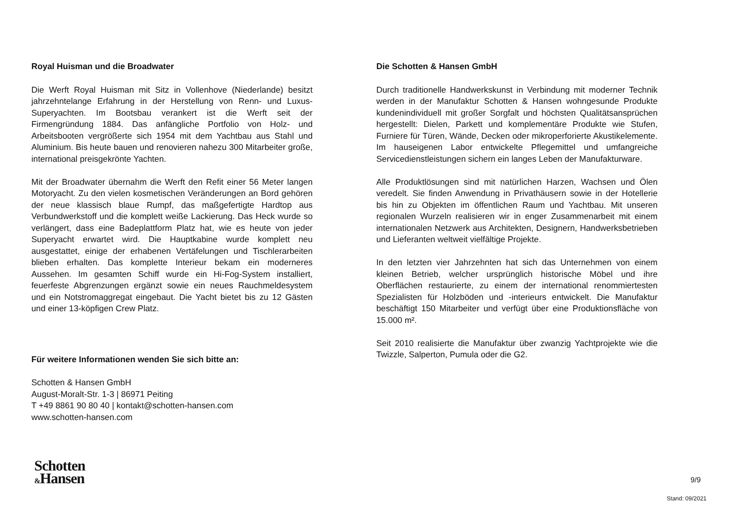Royal Huisman und die Broadwater
Die Werft Royal Huisman mit Sitz in Vollenhove (Niederlande) besitzt jahrzehntelange Erfahrung in der Herstellung von Renn- und Luxus-Superyachten. Im Bootsbau verankert ist die Werft seit der Firmengründung 1884. Das anfängliche Portfolio von Holz- und Arbeitsbooten vergrößerte sich 1954 mit dem Yachtbau aus Stahl und Aluminium. Bis heute bauen und renovieren nahezu 300 Mitarbeiter große, international preisgekrönte Yachten.
Mit der Broadwater übernahm die Werft den Refit einer 56 Meter langen Motoryacht. Zu den vielen kosmetischen Veränderungen an Bord gehören der neue klassisch blaue Rumpf, das maßgefertigte Hardtop aus Verbundwerkstoff und die komplett weiße Lackierung. Das Heck wurde so verlängert, dass eine Badeplattform Platz hat, wie es heute von jeder Superyacht erwartet wird. Die Hauptkabine wurde komplett neu ausgestattet, einige der erhabenen Vertäfelungen und Tischlerarbeiten blieben erhalten. Das komplette Interieur bekam ein moderneres Aussehen. Im gesamten Schiff wurde ein Hi-Fog-System installiert, feuerfeste Abgrenzungen ergänzt sowie ein neues Rauchmeldesystem und ein Notstromaggregat eingebaut. Die Yacht bietet bis zu 12 Gästen und einer 13-köpfigen Crew Platz.
Für weitere Informationen wenden Sie sich bitte an:
Schotten & Hansen GmbH
August-Moralt-Str. 1-3 | 86971 Peiting
T +49 8861 90 80 40 | kontakt@schotten-hansen.com
www.schotten-hansen.com
Die Schotten & Hansen GmbH
Durch traditionelle Handwerkskunst in Verbindung mit moderner Technik werden in der Manufaktur Schotten & Hansen wohngesunde Produkte kundenindividuell mit großer Sorgfalt und höchsten Qualitätsansprüchen hergestellt: Dielen, Parkett und komplementäre Produkte wie Stufen, Furniere für Türen, Wände, Decken oder mikroperforierte Akustikelemente. Im hauseigenen Labor entwickelte Pflegemittel und umfangreiche Servicedienstleistungen sichern ein langes Leben der Manufakturware.
Alle Produktlösungen sind mit natürlichen Harzen, Wachsen und Ölen veredelt. Sie finden Anwendung in Privathäusern sowie in der Hotellerie bis hin zu Objekten im öffentlichen Raum und Yachtbau. Mit unseren regionalen Wurzeln realisieren wir in enger Zusammenarbeit mit einem internationalen Netzwerk aus Architekten, Designern, Handwerksbetrieben und Lieferanten weltweit vielfältige Projekte.
In den letzten vier Jahrzehnten hat sich das Unternehmen von einem kleinen Betrieb, welcher ursprünglich historische Möbel und ihre Oberflächen restaurierte, zu einem der international renommiertesten Spezialisten für Holzböden und -interieurs entwickelt. Die Manufaktur beschäftigt 150 Mitarbeiter und verfügt über eine Produktionsfläche von 15.000 m².
Seit 2010 realisierte die Manufaktur über zwanzig Yachtprojekte wie die Twizzle, Salperton, Pumula oder die G2.
Schotten
&Hansen
9/9
Stand: 09/2021